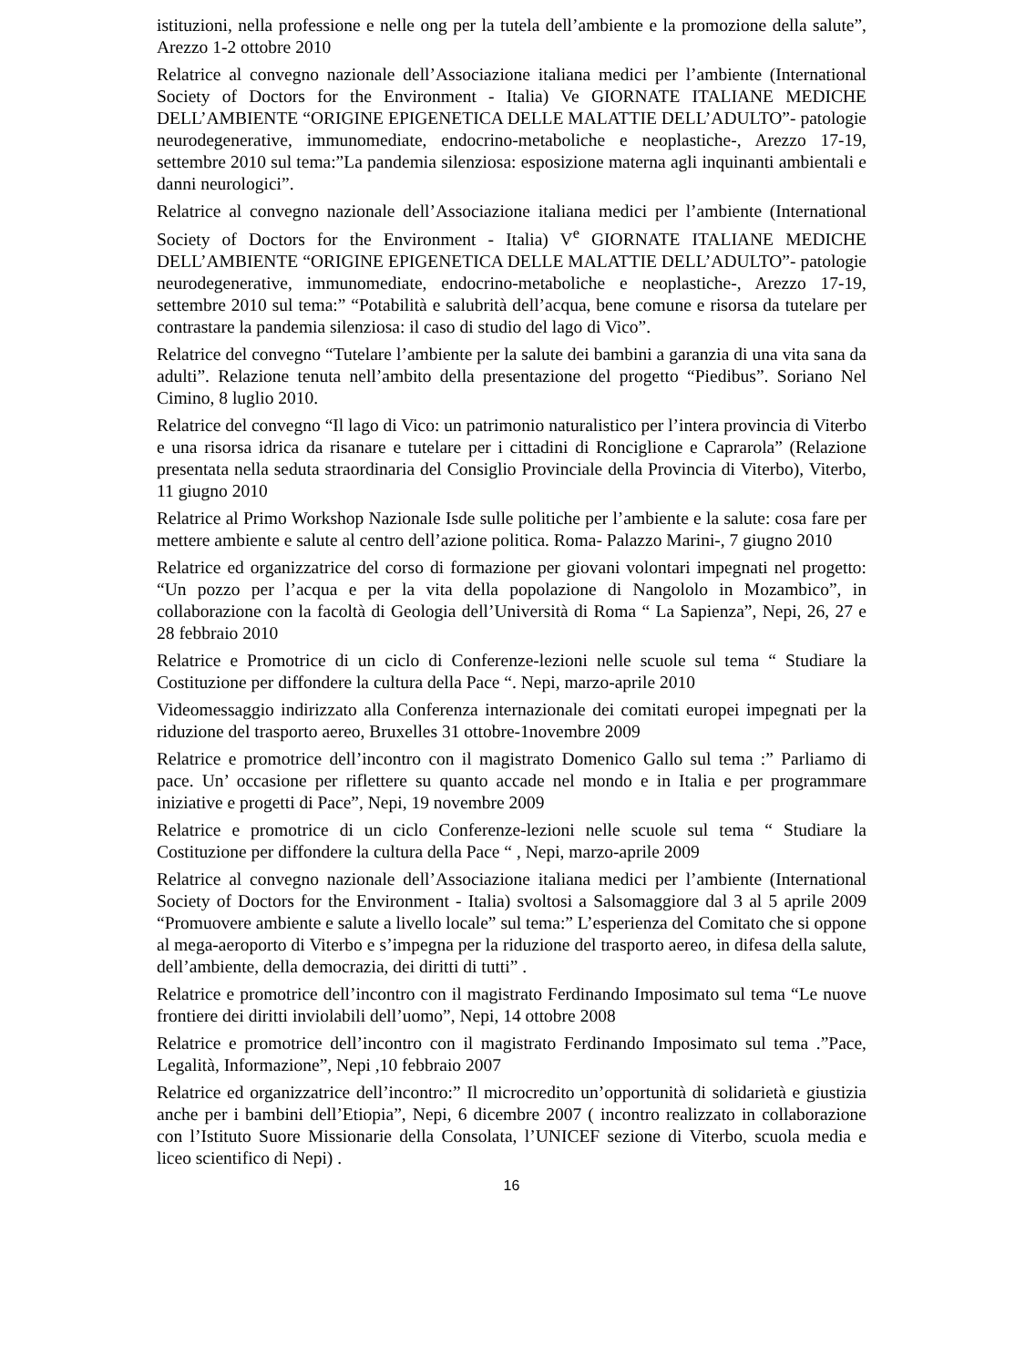istituzioni, nella professione e nelle ong per la tutela dell’ambiente e la promozione della salute”, Arezzo 1-2 ottobre 2010
Relatrice al convegno nazionale dell’Associazione italiana medici per l’ambiente (International Society of Doctors for the Environment - Italia) Ve GIORNATE ITALIANE MEDICHE DELL’AMBIENTE “ORIGINE EPIGENETICA DELLE MALATTIE DELL’ADULTO”- patologie neurodegenerative, immunomediate, endocrino-metaboliche e neoplastiche-, Arezzo 17-19, settembre 2010 sul tema:”La pandemia silenziosa: esposizione materna agli inquinanti ambientali e danni neurologici”.
Relatrice al convegno nazionale dell’Associazione italiana medici per l’ambiente (International Society of Doctors for the Environment - Italia) V<sup>e</sup> GIORNATE ITALIANE MEDICHE DELL’AMBIENTE “ORIGINE EPIGENETICA DELLE MALATTIE DELL’ADULTO”- patologie neurodegenerative, immunomediate, endocrino-metaboliche e neoplastiche-, Arezzo 17-19, settembre 2010 sul tema:” “Potabilità e salubrità dell’acqua, bene comune e risorsa da tutelare per contrastare la pandemia silenziosa: il caso di studio del lago di Vico”.
Relatrice del convegno “Tutelare l’ambiente per la salute dei bambini a garanzia di una vita sana da adulti”. Relazione tenuta nell’ambito della presentazione del progetto “Piedibus”. Soriano Nel Cimino, 8 luglio 2010.
Relatrice del convegno “Il lago di Vico: un patrimonio naturalistico per l’intera provincia di Viterbo e una risorsa idrica da risanare e tutelare per i cittadini di Ronciglione e Caprarola” (Relazione presentata nella seduta straordinaria del Consiglio Provinciale della Provincia di Viterbo), Viterbo, 11 giugno 2010
Relatrice al Primo Workshop Nazionale Isde sulle politiche per l’ambiente e la salute: cosa fare per mettere ambiente e salute al centro dell’azione politica. Roma- Palazzo Marini-, 7 giugno 2010
Relatrice ed organizzatrice del corso di formazione per giovani volontari impegnati nel progetto: “Un pozzo per l’acqua e per la vita della popolazione di Nangololo in Mozambico”, in collaborazione con la facoltà di Geologia dell’Università di Roma “ La Sapienza”, Nepi, 26, 27 e 28 febbraio 2010
Relatrice e Promotrice di un ciclo di Conferenze-lezioni nelle scuole sul tema “ Studiare la Costituzione per diffondere la cultura della Pace “. Nepi, marzo-aprile 2010
Videomessaggio indirizzato alla Conferenza internazionale dei comitati europei impegnati per la riduzione del trasporto aereo, Bruxelles 31 ottobre-1novembre 2009
Relatrice e promotrice dell’incontro con il magistrato Domenico Gallo sul tema :” Parliamo di pace. Un’ occasione per riflettere su quanto accade nel mondo e in Italia e per programmare iniziative e progetti di Pace”, Nepi, 19 novembre 2009
Relatrice e promotrice di un ciclo Conferenze-lezioni nelle scuole sul tema “ Studiare la Costituzione per diffondere la cultura della Pace “ , Nepi, marzo-aprile 2009
Relatrice al convegno nazionale dell’Associazione italiana medici per l’ambiente (International Society of Doctors for the Environment - Italia) svoltosi a Salsomaggiore dal 3 al 5 aprile 2009 “Promuovere ambiente e salute a livello locale” sul tema:” L’esperienza del Comitato che si oppone al mega-aeroporto di Viterbo e s’impegna per la riduzione del trasporto aereo, in difesa della salute, dell’ambiente, della democrazia, dei diritti di tutti” .
Relatrice e promotrice dell’incontro con il magistrato Ferdinando Imposimato sul tema “Le nuove frontiere dei diritti inviolabili dell’uomo”, Nepi, 14 ottobre 2008
Relatrice e promotrice dell’incontro con il magistrato Ferdinando Imposimato sul tema .”Pace, Legalità, Informazione”, Nepi ,10 febbraio 2007
Relatrice ed organizzatrice dell’incontro:” Il microcredito un’opportunità di solidarietà e giustizia anche per i bambini dell’Etiopia”, Nepi, 6 dicembre 2007 ( incontro realizzato in collaborazione con l’Istituto Suore Missionarie della Consolata, l’UNICEF sezione di Viterbo, scuola media e liceo scientifico di Nepi) .
16